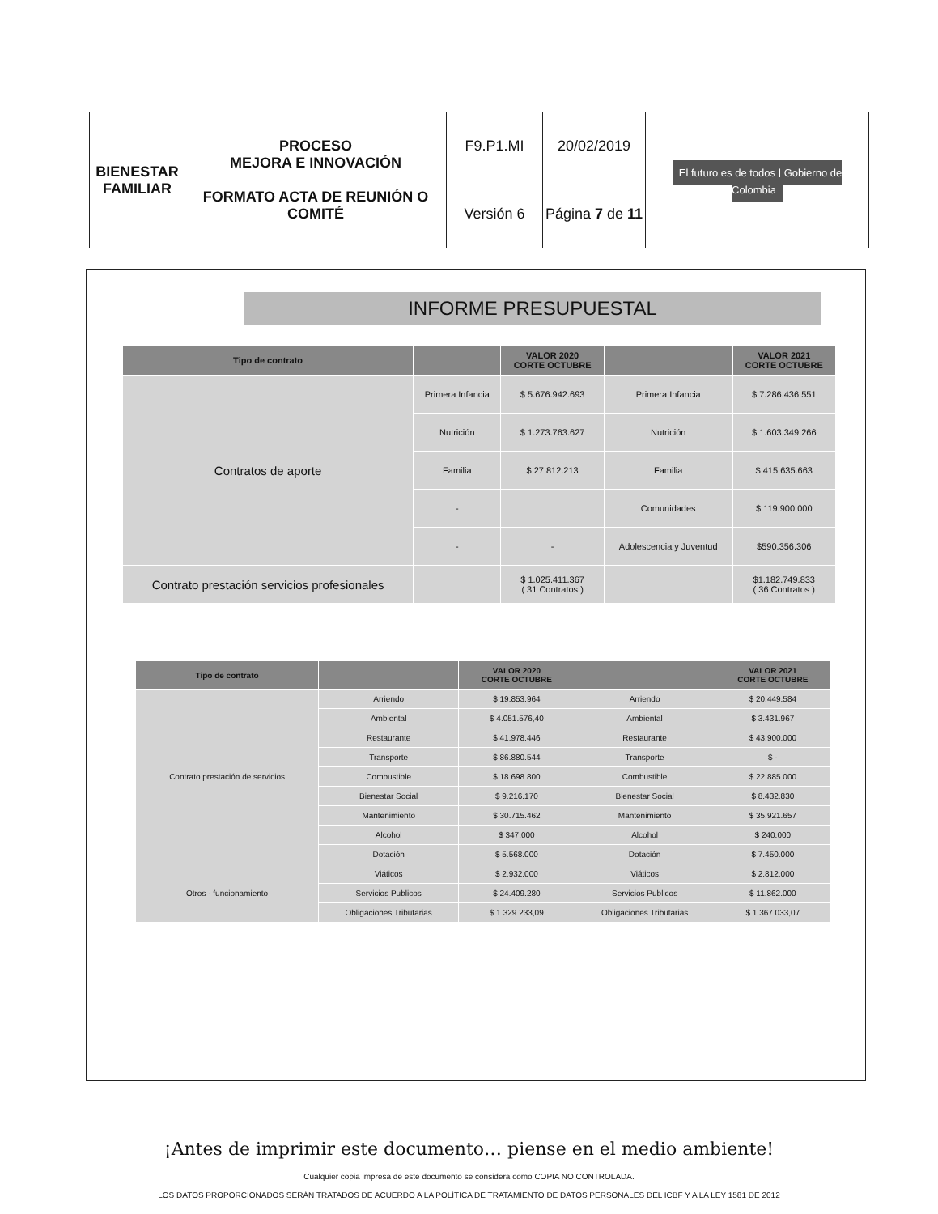| BIENESTAR FAMILIAR | PROCESO MEJORA E INNOVACIÓN FORMATO ACTA DE REUNIÓN O COMITÉ | F9.P1.MI | 20/02/2019 | El futuro es de todos / Gobierno de Colombia |
| | | Versión 6 | Página 7 de 11 | |
INFORME PRESUPUESTAL
| Tipo de contrato | | VALOR 2020 CORTE OCTUBRE | | VALOR 2021 CORTE OCTUBRE |
| --- | --- | --- | --- | --- |
| Contratos de aporte | Primera Infancia | $ 5.676.942.693 | Primera Infancia | $ 7.286.436.551 |
| | Nutrición | $ 1.273.763.627 | Nutrición | $ 1.603.349.266 |
| | Familia | $ 27.812.213 | Familia | $ 415.635.663 |
| | - | | Comunidades | $ 119.900.000 |
| | - | - | Adolescencia y Juventud | $590.356.306 |
| Contrato prestación servicios profesionales | | $ 1.025.411.367 ( 31 Contratos ) | | $1.182.749.833 ( 36 Contratos ) |
| Tipo de contrato | | VALOR 2020 CORTE OCTUBRE | | VALOR 2021 CORTE OCTUBRE |
| --- | --- | --- | --- | --- |
| Contrato prestación de servicios | Arriendo | $ 19.853.964 | Arriendo | $ 20.449.584 |
| | Ambiental | $ 4.051.576,40 | Ambiental | $ 3.431.967 |
| | Restaurante | $ 41.978.446 | Restaurante | $ 43.900.000 |
| | Transporte | $ 86.880.544 | Transporte | $ - |
| | Combustible | $ 18.698.800 | Combustible | $ 22.885.000 |
| | Bienestar Social | $ 9.216.170 | Bienestar Social | $ 8.432.830 |
| | Mantenimiento | $ 30.715.462 | Mantenimiento | $ 35.921.657 |
| | Alcohol | $ 347.000 | Alcohol | $ 240.000 |
| | Dotación | $ 5.568.000 | Dotación | $ 7.450.000 |
| Otros - funcionamiento | Viáticos | $ 2.932.000 | Viáticos | $ 2.812.000 |
| | Servicios Publicos | $ 24.409.280 | Servicios Publicos | $ 11.862.000 |
| | Obligaciones Tributarias | $ 1.329.233,09 | Obligaciones Tributarias | $ 1.367.033,07 |
¡Antes de imprimir este documento… piense en el medio ambiente!
Cualquier copia impresa de este documento se considera como COPIA NO CONTROLADA.
LOS DATOS PROPORCIONADOS SERÁN TRATADOS DE ACUERDO A LA POLÍTICA DE TRATAMIENTO DE DATOS PERSONALES DEL ICBF Y A LA LEY 1581 DE 2012